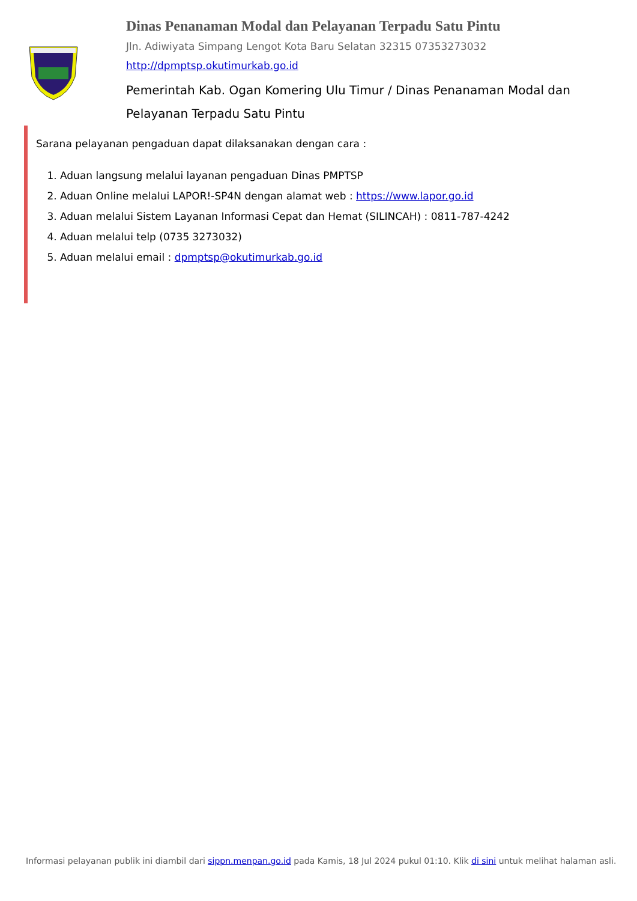Dinas Penanaman Modal dan Pelayanan Terpadu Satu Pintu
Jln. Adiwiyata Simpang Lengot Kota Baru Selatan 32315 07353273032
http://dpmptsp.okutimurkab.go.id
Pemerintah Kab. Ogan Komering Ulu Timur / Dinas Penanaman Modal dan Pelayanan Terpadu Satu Pintu
Sarana pelayanan pengaduan dapat dilaksanakan dengan cara :
1. Aduan langsung melalui layanan pengaduan Dinas PMPTSP
2. Aduan Online melalui LAPOR!-SP4N dengan alamat web : https://www.lapor.go.id
3. Aduan melalui Sistem Layanan Informasi Cepat dan Hemat (SILINCAH) : 0811-787-4242
4. Aduan melalui telp (0735 3273032)
5. Aduan melalui email : dpmptsp@okutimurkab.go.id
Informasi pelayanan publik ini diambil dari sippn.menpan.go.id pada Kamis, 18 Jul 2024 pukul 01:10. Klik di sini untuk melihat halaman asli.